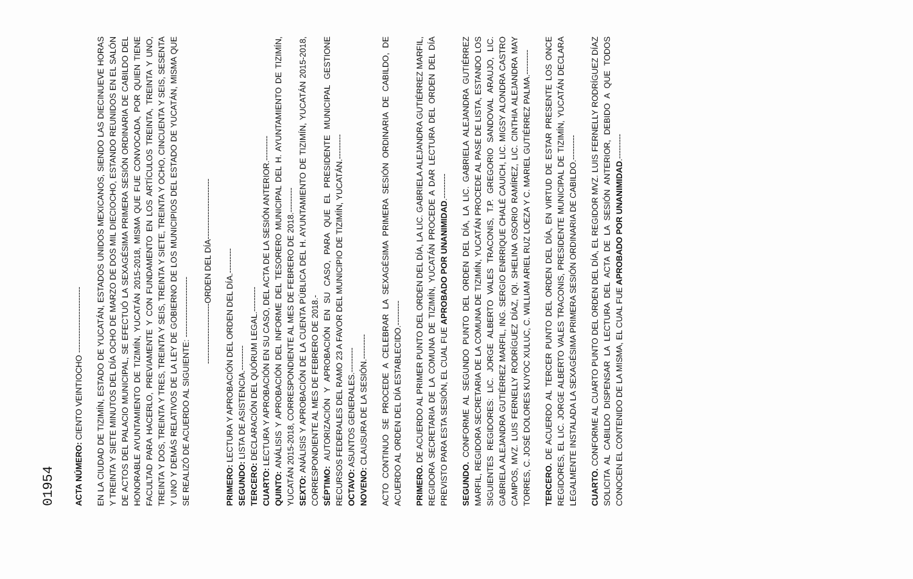01954
ACTA NÚMERO: CIENTO VEINTIOCHO ------------------------
EN LA CIUDAD DE TIZIMÍN, ESTADO DE YUCATÁN, ESTADOS UNIDOS MEXICANOS, SIENDO LAS DIECINUEVE HORAS Y TREINTA Y SIETE MINUTOS DEL DÍA OCHO DE MARZO DE DOS MIL DIECIOCHO, ESTANDO REUNIDOS EN EL SALÓN DE ACTOS DEL PALACIO MUNICIPAL, SE EFECTUÓ LA SEXAGÉSIMA PRIMERA SESIÓN ORDINARIA DE CABILDO DEL HONORABLE AYUNTAMIENTO DE TIZIMÍN, YUCATÁN 2015-2018, MISMA QUE FUE CONVOCADA, POR QUIEN TIENE FACULTAD PARA HACERLO, PREVIAMENTE Y CON FUNDAMENTO EN LOS ARTÍCULOS TREINTA, TREINTA Y UNO, TREINTA Y DOS, TREINTA Y TRES, TREINTA Y SEIS, TREINTA Y SIETE, TREINTA Y OCHO, CINCUENTA Y SEIS, SESENTA Y UNO Y DEMÁS RELATIVOS DE LA LEY DE GOBIERNO DE LOS MUNICIPIOS DEL ESTADO DE YUCATÁN, MISMA QUE SE REALIZÓ DE ACUERDO AL SIGUIENTE: ----------------------
----------------------ORDEN DEL DÍA----------------------
PRIMERO: LECTURA Y APROBACIÓN DEL ORDEN DEL DÍA.---------
SEGUNDO: LISTA DE ASISTENCIA.---------
TERCERO: DECLARACIÓN DEL QUÓRUM LEGAL.---------
CUARTO: LECTURA Y APROBACIÓN EN SU CASO, DEL ACTA DE LA SESIÓN ANTERIOR.---------
QUINTO: ANÁLISIS Y APROBACIÓN DEL INFORME DEL TESORERO MUNICIPAL DEL H. AYUNTAMIENTO DE TIZIMÍN, YUCATÁN 2015-2018, CORRESPONDIENTE AL MES DE FEBRERO DE 2018.---------
SEXTO: ANÁLISIS Y APROBACIÓN DE LA CUENTA PÚBLICA DEL H. AYUNTAMIENTO DE TIZIMÍN, YUCATÁN 2015-2018, CORRESPONDIENTE AL MES DE FEBRERO DE 2018.-
SÉPTIMO: AUTORIZACIÓN Y APROBACIÓN EN SU CASO, PARA QUE EL PRESIDENTE MUNICIPAL GESTIONE RECURSOS FEDERALES DEL RAMO 23 A FAVOR DEL MUNICIPIO DE TIZIMÍN, YUCATÁN.---------
OCTAVO: ASUNTOS GENERALES.---------
NOVENO: CLAUSURA DE LA SESIÓN.---------
ACTO CONTINUO SE PROCEDE A CELEBRAR LA SEXAGÉSIMA PRIMERA SESIÓN ORDINARIA DE CABILDO, DE ACUERDO AL ORDEN DEL DÍA ESTABLECIDO.---------
PRIMERO. DE ACUERDO AL PRIMER PUNTO DEL ORDEN DEL DÍA, LA LIC. GABRIELA ALEJANDRA GUTIÉRREZ MARFIL, REGIDORA SECRETARIA DE LA COMUNA DE TIZIMÍN, YUCATÁN PROCEDE A DAR LECTURA DEL ORDEN DEL DÍA PREVISTO PARA ESTA SESIÓN, EL CUAL FUE APROBADO POR UNANIMIDAD.---------
SEGUNDO. CONFORME AL SEGUNDO PUNTO DEL ORDEN DEL DÍA, LA LIC. GABRIELA ALEJANDRA GUTIÉRREZ MARFIL, REGIDORA SECRETARIA DE LA COMUNA DE TIZIMÍN, YUCATÁN PROCEDE AL PASE DE LISTA, ESTANDO LOS SIGUIENTES REGIDORES: LIC. JORGE ALBERTO VALES TRACONIS, T.P. GREGORIO SANDOVAL ARAUJO, LIC. GABRIELA ALEJANDRA GUTIÉRREZ MARFIL, ING. SERGIO ENRRIQUE CHALÉ CAUICH, LIC. MIGSY ALONDRA CASTRO CAMPOS, MVZ. LUIS FERNELLY RODRÍGUEZ DÍAZ, IQI. SHELINA OSORIO RAMÍREZ, LIC. CINTHIA ALEJANDRA MAY TORRES, C. JOSÉ DOLORES KUYOC XULUC, C. WILLIAM ARIEL RUZ LOEZA Y C. MARIEL GUTIÉRREZ PALMA.---------
TERCERO. DE ACUERDO AL TERCER PUNTO DEL ORDEN DEL DÍA, EN VIRTUD DE ESTAR PRESENTE LOS ONCE REGIDORES, EL LIC. JORGE ALBERTO VALES TRACONIS, PRESIDENTE MUNICIPAL DE TIZIMÍN, YUCATÁN DECLARA LEGALMENTE INSTALADA LA SEXAGÉSIMA PRIMERA SESIÓN ORDINARIA DE CABILDO.---------
CUARTO. CONFORME AL CUARTO PUNTO DEL ORDEN DEL DÍA, EL REGIDOR MVZ. LUIS FERNELLY RODRÍGUEZ DÍAZ SOLICITA AL CABILDO DISPENSAR LA LECTURA DEL ACTA DE LA SESIÓN ANTERIOR, DEBIDO A QUE TODOS CONOCEN EL CONTENIDO DE LA MISMA, EL CUAL FUE APROBADO POR UNANIMIDAD.---------